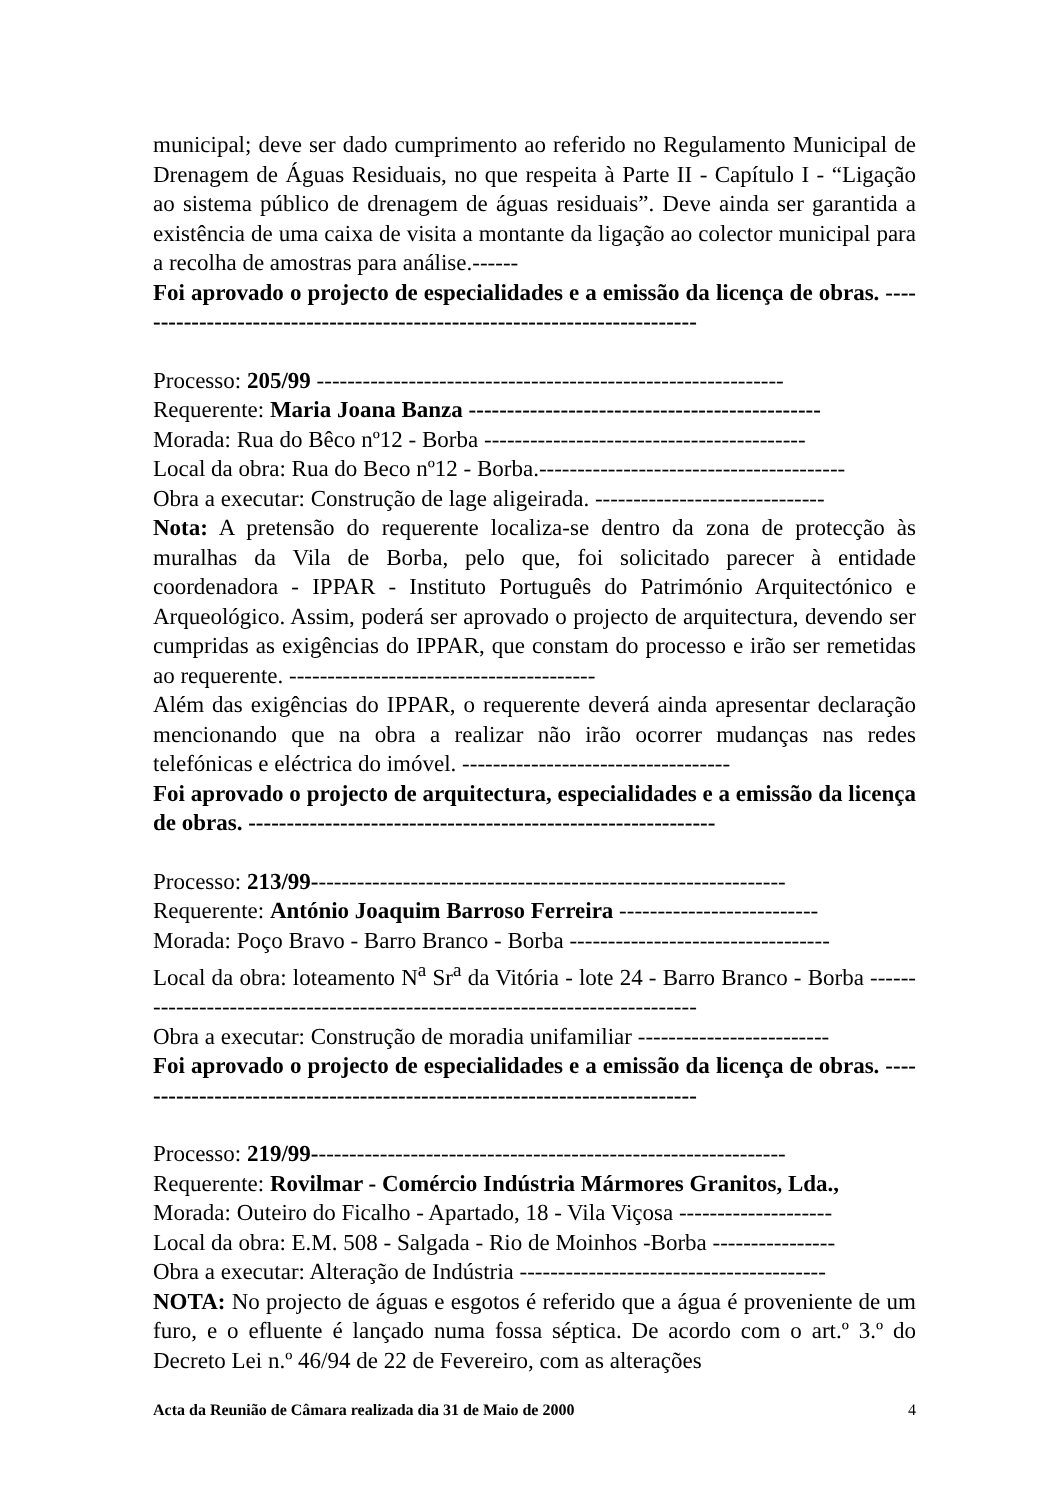municipal; deve ser dado cumprimento ao referido no Regulamento Municipal de Drenagem de Águas Residuais, no que respeita à Parte II - Capítulo I - “Ligação ao sistema público de drenagem de águas residuais”. Deve ainda ser garantida a existência de uma caixa de visita a montante da ligação ao colector municipal para a recolha de amostras para análise.------
Foi aprovado o projecto de especialidades e a emissão da licença de obras. ---------------------------------------------------------------------------
Processo: 205/99 -------------------------------------------------------------
Requerente: Maria Joana Banza ----------------------------------------------
Morada: Rua do Bêco nº12 - Borba ------------------------------------------
Local da obra: Rua do Beco nº12 - Borba.----------------------------------------
Obra a executar: Construção de lage aligeirada. ------------------------------
Nota: A pretensão do requerente localiza-se dentro da zona de protecção às muralhas da Vila de Borba, pelo que, foi solicitado parecer à entidade coordenadora - IPPAR - Instituto Português do Património Arquitectónico e Arqueológico. Assim, poderá ser aprovado o projecto de arquitectura, devendo ser cumpridas as exigências do IPPAR, que constam do processo e irão ser remetidas ao requerente. ----------------------------------------
Além das exigências do IPPAR, o requerente deverá ainda apresentar declaração mencionando que na obra a realizar não irão ocorrer mudanças nas redes telefónicas e eléctrica do imóvel. -----------------------------------
Foi aprovado o projecto de arquitectura, especialidades e a emissão da licença de obras. -------------------------------------------------------------
Processo: 213/99--------------------------------------------------------------
Requerente: António Joaquim Barroso Ferreira --------------------------
Morada: Poço Bravo - Barro Branco - Borba ----------------------------------
Local da obra: loteamento N<sup>a</sup> Sr<sup>a</sup> da Vitória - lote 24 - Barro Branco - Borba -----------------------------------------------------------------------------
Obra a executar: Construção de moradia unifamiliar -------------------------
Foi aprovado o projecto de especialidades e a emissão da licença de obras. ---------------------------------------------------------------------------
Processo: 219/99--------------------------------------------------------------
Requerente: Rovilmar - Comércio Indústria Mármores Granitos, Lda.,
Morada: Outeiro do Ficalho - Apartado, 18 - Vila Viçosa --------------------
Local da obra: E.M. 508 - Salgada - Rio de Moinhos -Borba ----------------
Obra a executar: Alteração de Indústria ----------------------------------------
NOTA: No projecto de águas e esgotos é referido que a água é proveniente de um furo, e o efluente é lançado numa fossa séptica. De acordo com o art.º 3.º do Decreto Lei n.º 46/94 de 22 de Fevereiro, com as alterações
Acta da Reunião de Câmara realizada dia 31 de Maio de 2000 4